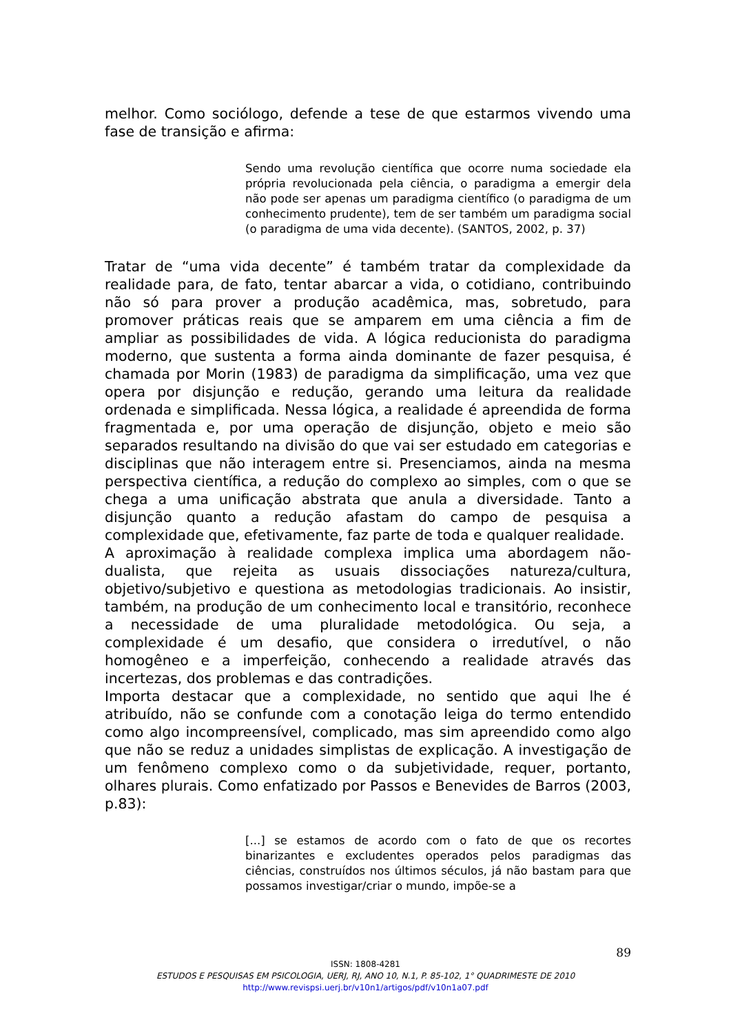melhor. Como sociólogo, defende a tese de que estarmos vivendo uma fase de transição e afirma:
Sendo uma revolução científica que ocorre numa sociedade ela própria revolucionada pela ciência, o paradigma a emergir dela não pode ser apenas um paradigma científico (o paradigma de um conhecimento prudente), tem de ser também um paradigma social (o paradigma de uma vida decente). (SANTOS, 2002, p. 37)
Tratar de “uma vida decente” é também tratar da complexidade da realidade para, de fato, tentar abarcar a vida, o cotidiano, contribuindo não só para prover a produção acadêmica, mas, sobretudo, para promover práticas reais que se amparem em uma ciência a fim de ampliar as possibilidades de vida. A lógica reducionista do paradigma moderno, que sustenta a forma ainda dominante de fazer pesquisa, é chamada por Morin (1983) de paradigma da simplificação, uma vez que opera por disjunção e redução, gerando uma leitura da realidade ordenada e simplificada. Nessa lógica, a realidade é apreendida de forma fragmentada e, por uma operação de disjunção, objeto e meio são separados resultando na divisão do que vai ser estudado em categorias e disciplinas que não interagem entre si. Presenciamos, ainda na mesma perspectiva científica, a redução do complexo ao simples, com o que se chega a uma unificação abstrata que anula a diversidade. Tanto a disjunção quanto a redução afastam do campo de pesquisa a complexidade que, efetivamente, faz parte de toda e qualquer realidade.
A aproximação à realidade complexa implica uma abordagem não-dualista, que rejeita as usuais dissociações natureza/cultura, objetivo/subjetivo e questiona as metodologias tradicionais. Ao insistir, também, na produção de um conhecimento local e transitório, reconhece a necessidade de uma pluralidade metodológica. Ou seja, a complexidade é um desafio, que considera o irredutível, o não homogêneo e a imperfeição, conhecendo a realidade através das incertezas, dos problemas e das contradições.
Importa destacar que a complexidade, no sentido que aqui lhe é atribuído, não se confunde com a conotação leiga do termo entendido como algo incompreensível, complicado, mas sim apreendido como algo que não se reduz a unidades simplistas de explicação. A investigação de um fenômeno complexo como o da subjetividade, requer, portanto, olhares plurais. Como enfatizado por Passos e Benevides de Barros (2003, p.83):
[...] se estamos de acordo com o fato de que os recortes binarizantes e excludentes operados pelos paradigmas das ciências, construídos nos últimos séculos, já não bastam para que possamos investigar/criar o mundo, impõe-se a
89
ISSN: 1808-4281
ESTUDOS E PESQUISAS EM PSICOLOGIA, UERJ, RJ, ANO 10, N.1, P. 85-102, 1° QUADRIMESTE DE 2010
http://www.revispsi.uerj.br/v10n1/artigos/pdf/v10n1a07.pdf